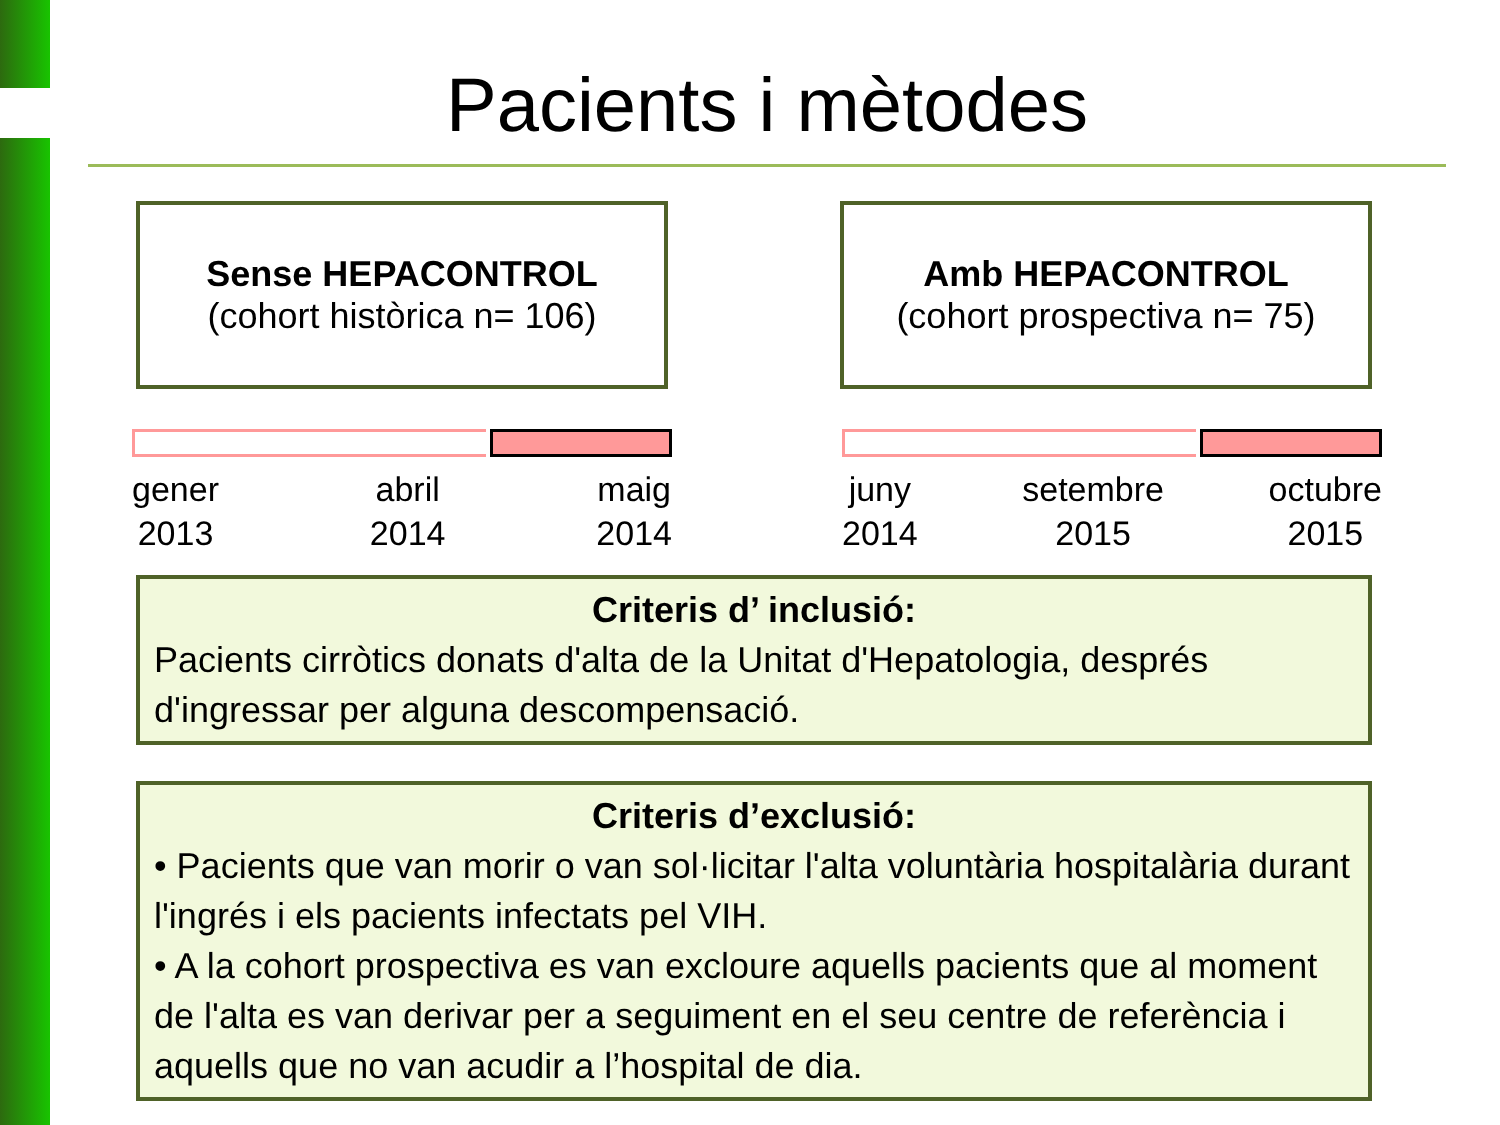Pacients i mètodes
Sense HEPACONTROL
(cohort històrica n= 106)
Amb HEPACONTROL
(cohort prospectiva n= 75)
gener
2013 abril
2014 maig
2014
juny
2014 setembre
2015 octubre
2015
Criteris d’ inclusió:
Pacients cirròtics donats d'alta de la Unitat d'Hepatologia, després d'ingressar per alguna descompensació.
Criteris d’exclusió:
• Pacients que van morir o van sol·licitar l'alta voluntària hospitalària durant l'ingrés i els pacients infectats pel VIH.
• A la cohort prospectiva es van excloure aquells pacients que al moment de l'alta es van derivar per a seguiment en el seu centre de referència i aquells que no van acudir a l’hospital de dia.